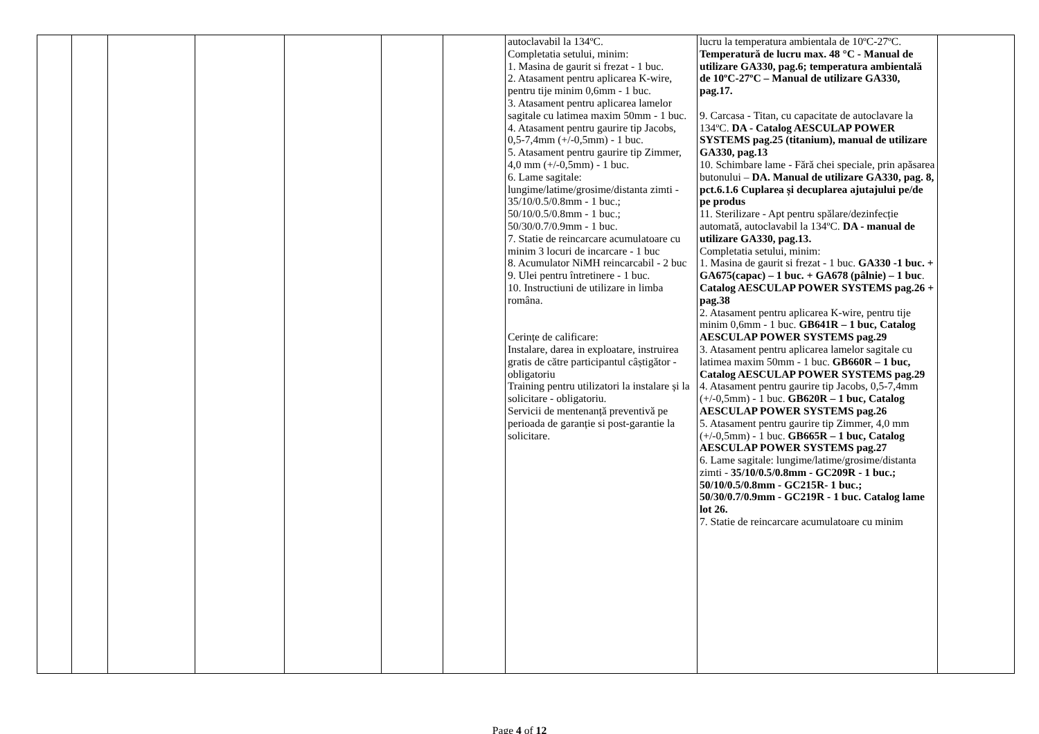| | | | | | | | autoclavabil la 134ºC. Completatia setului, minim: 1. Masina de gaurit si frezat - 1 buc. 2. Atasament pentru aplicarea K-wire, pentru tije minim 0,6mm - 1 buc. 3. Atasament pentru aplicarea lamelor sagitale cu latimea maxim 50mm - 1 buc. 4. Atasament pentru gaurire tip Jacobs, 0,5-7,4mm (+/-0,5mm) - 1 buc. 5. Atasament pentru gaurire tip Zimmer, 4,0 mm (+/-0,5mm) - 1 buc. 6. Lame sagitale: lungime/latime/grosime/distanta zimti - 35/10/0.5/0.8mm - 1 buc.; 50/10/0.5/0.8mm - 1 buc.; 50/30/0.7/0.9mm - 1 buc. 7. Statie de reincarcare acumulatoare cu minim 3 locuri de incarcare - 1 buc 8. Acumulator NiMH reincarcabil - 2 buc 9. Ulei pentru întretinere - 1 buc. 10. Instructiuni de utilizare in limba româna. Cerințe de calificare: Instalare, darea in exploatare, instruirea gratis de către participantul câștigător - obligatoriu Training pentru utilizatori la instalare și la solicitare - obligatoriu. Servicii de mentenanță preventivă pe perioada de garanție si post-garantie la solicitare. | lucru la temperatura ambientala de 10ºC-27ºC. Temperatură de lucru max. 48 °C - Manual de utilizare GA330, pag.6; temperatura ambientală de 10ºC-27ºC – Manual de utilizare GA330, pag.17. 9. Carcasa - Titan, cu capacitate de autoclavare la 134ºC. DA - Catalog AESCULAP POWER SYSTEMS pag.25 (titanium), manual de utilizare GA330, pag.13 10. Schimbare lame - Fără chei speciale, prin apăsarea butonului – DA. Manual de utilizare GA330, pag. 8, pct.6.1.6 Cuplarea și decuplarea ajutajului pe/de pe produs 11. Sterilizare - Apt pentru spălare/dezinfecție automată, autoclavabil la 134ºC. DA - manual de utilizare GA330, pag.13. Completatia setului, minim: 1. Masina de gaurit si frezat - 1 buc. GA330 -1 buc. + GA675(capac) – 1 buc. + GA678 (pâlnie) – 1 buc . Catalog AESCULAP POWER SYSTEMS pag.26 + pag.38 2. Atasament pentru aplicarea K-wire, pentru tije minim 0,6mm - 1 buc. GB641R – 1 buc, Catalog AESCULAP POWER SYSTEMS pag.29 3. Atasament pentru aplicarea lamelor sagitale cu latimea maxim 50mm - 1 buc. GB660R – 1 buc, Catalog AESCULAP POWER SYSTEMS pag.29 4. Atasament pentru gaurire tip Jacobs, 0,5-7,4mm (+/-0,5mm) - 1 buc. GB620R – 1 buc, Catalog AESCULAP POWER SYSTEMS pag.26 5. Atasament pentru gaurire tip Zimmer, 4,0 mm (+/-0,5mm) - 1 buc. GB665R – 1 buc, Catalog AESCULAP POWER SYSTEMS pag.27 6. Lame sagitale: lungime/latime/grosime/distanta zimti - 35/10/0.5/0.8mm - GC209R - 1 buc.; 50/10/0.5/0.8mm - GC215R- 1 buc.; 50/30/0.7/0.9mm - GC219R - 1 buc. Catalog lame lot 26. 7. Statie de reincarcare acumulatoare cu minim | |
Page 4 of 12